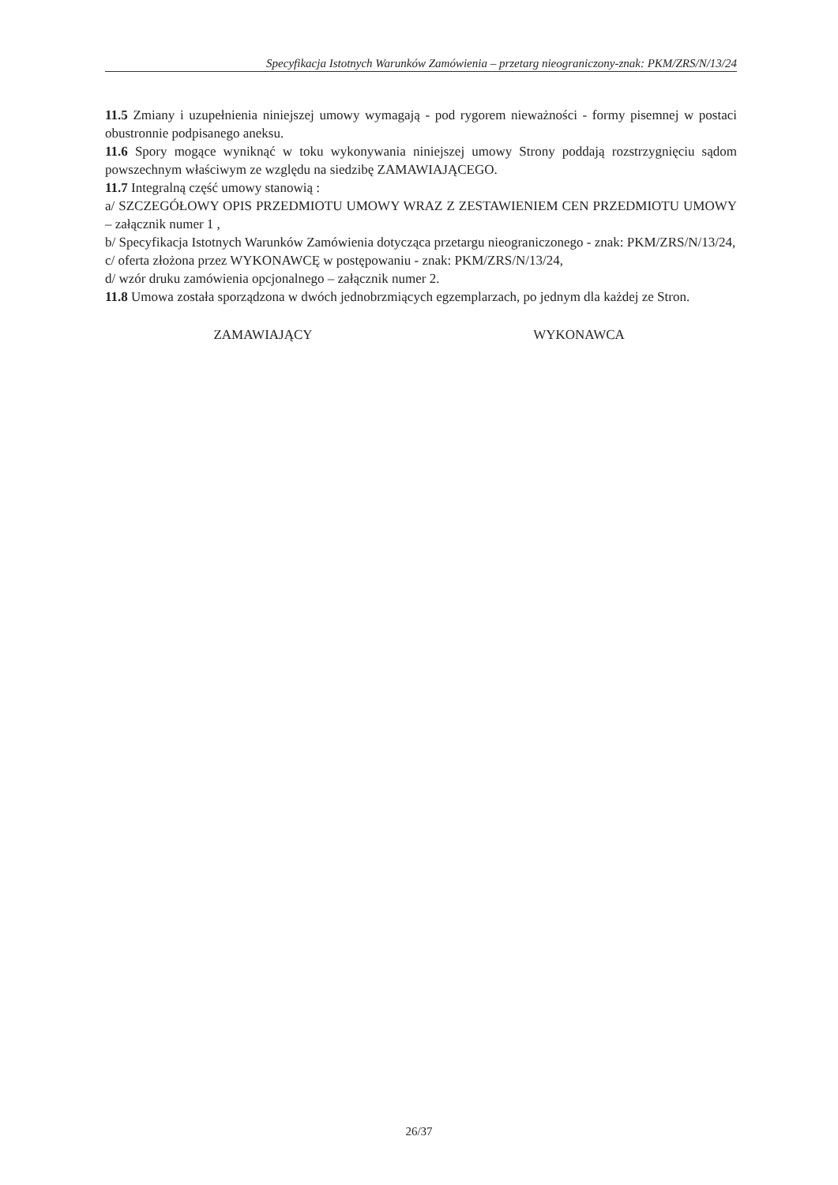Specyfikacja Istotnych Warunków Zamówienia – przetarg nieograniczony-znak: PKM/ZRS/N/13/24
11.5 Zmiany i uzupełnienia niniejszej umowy wymagają - pod rygorem nieważności - formy pisemnej w postaci obustronnie podpisanego aneksu.
11.6 Spory mogące wyniknąć w toku wykonywania niniejszej umowy Strony poddają rozstrzygnięciu sądom powszechnym właściwym ze względu na siedzibę ZAMAWIAJĄCEGO.
11.7 Integralną część umowy stanowią :
a/ SZCZEGÓŁOWY OPIS PRZEDMIOTU UMOWY WRAZ Z ZESTAWIENIEM CEN PRZEDMIOTU UMOWY – załącznik numer 1 ,
b/ Specyfikacja Istotnych Warunków Zamówienia dotycząca przetargu nieograniczonego - znak: PKM/ZRS/N/13/24,
c/ oferta złożona przez WYKONAWCĘ w postępowaniu - znak: PKM/ZRS/N/13/24,
d/ wzór druku zamówienia opcjonalnego – załącznik numer 2.
11.8 Umowa została sporządzona w dwóch jednobrzmiących egzemplarzach, po jednym dla każdej ze Stron.
ZAMAWIAJĄCY WYKONAWCA
26/37